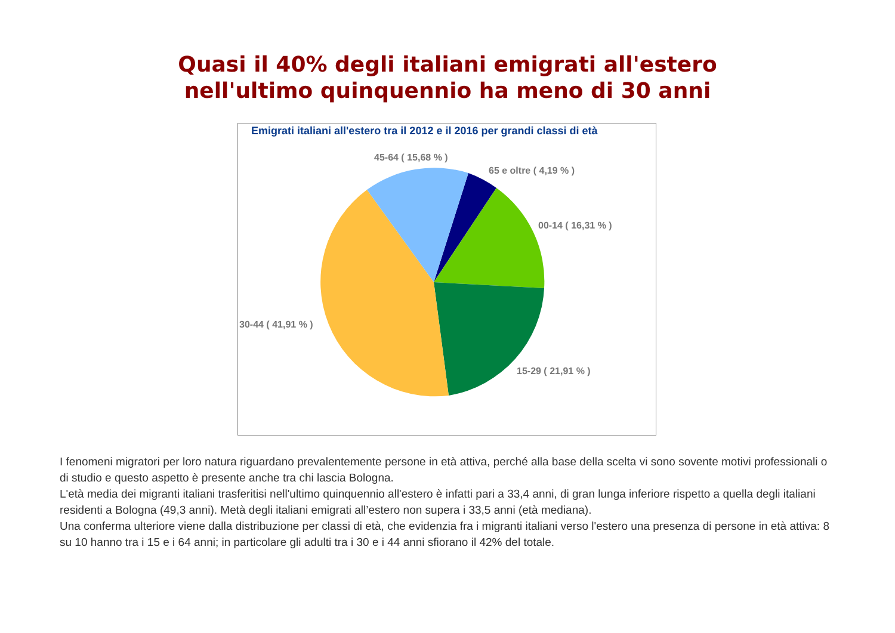Quasi il 40% degli italiani emigrati all'estero
nell'ultimo quinquennio ha meno di 30 anni
Emigrati italiani all'estero tra il 2012 e il 2016 per grandi classi di età
45-64 ( 15,68 % )
65 e oltre ( 4,19 % )
00-14 ( 16,31 % )
30-44 ( 41,91 % )
15-29 ( 21,91 % )
I fenomeni migratori per loro natura riguardano prevalentemente persone in età attiva, perché alla base della scelta vi sono sovente motivi professionali o di studio e questo aspetto è presente anche tra chi lascia Bologna.
L'età media dei migranti italiani trasferitisi nell'ultimo quinquennio all'estero è infatti pari a 33,4 anni, di gran lunga inferiore rispetto a quella degli italiani residenti a Bologna (49,3 anni). Metà degli italiani emigrati all’estero non supera i 33,5 anni (età mediana).
Una conferma ulteriore viene dalla distribuzione per classi di età, che evidenzia fra i migranti italiani verso l'estero una presenza di persone in età attiva: 8 su 10 hanno tra i 15 e i 64 anni; in particolare gli adulti tra i 30 e i 44 anni sfiorano il 42% del totale.